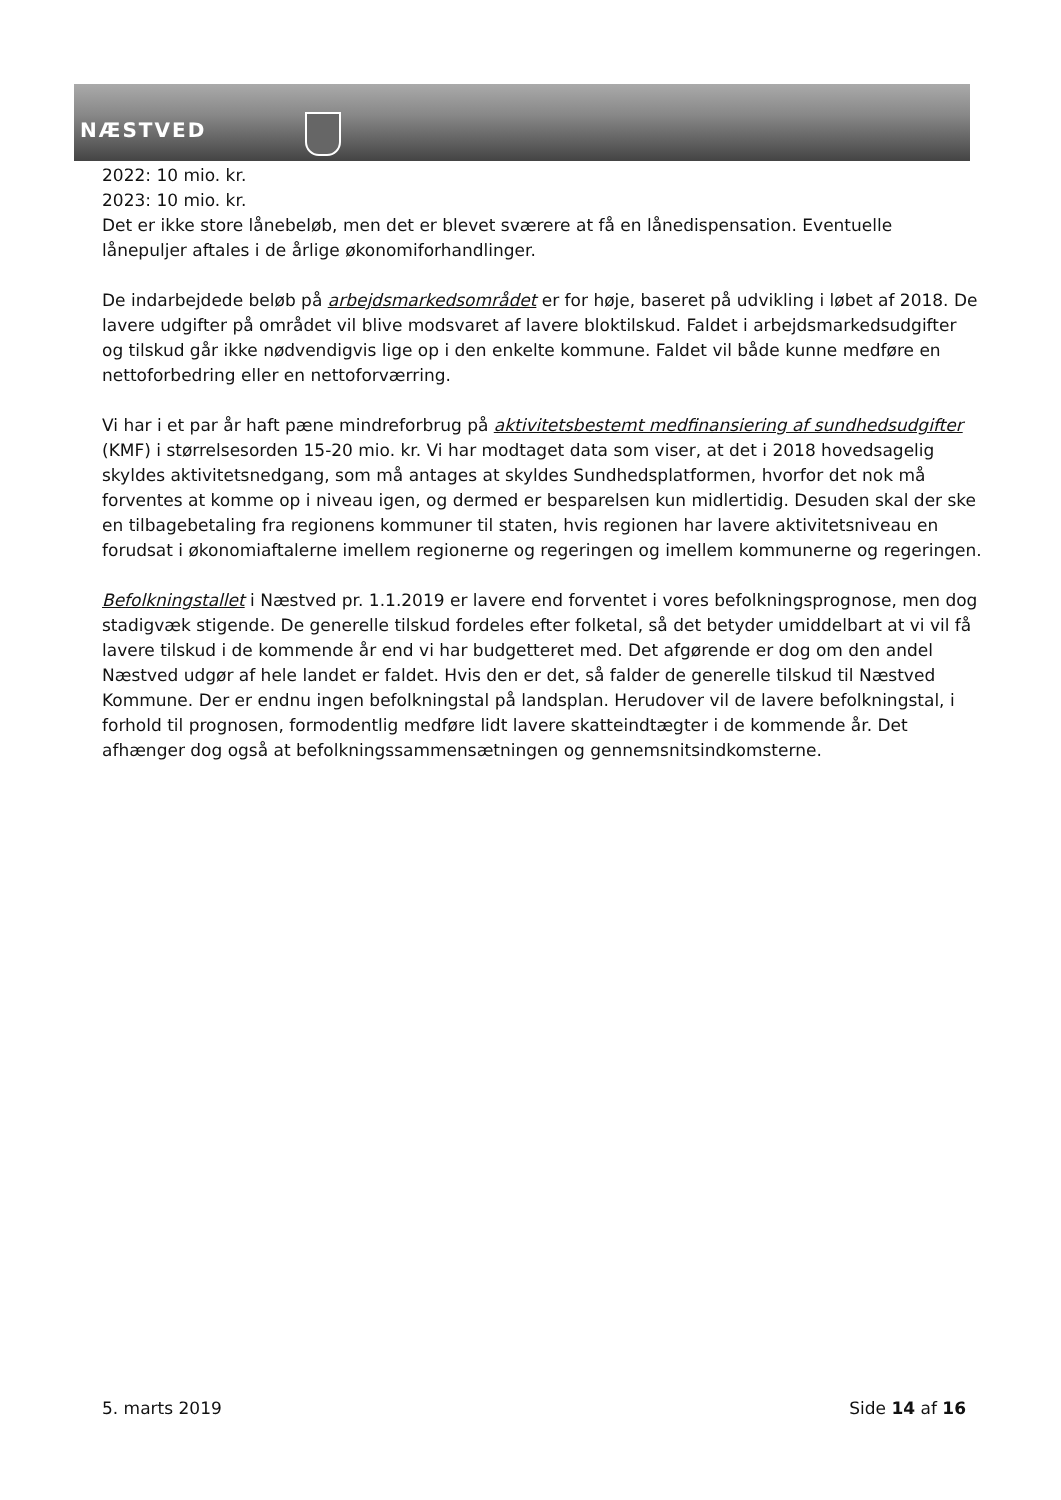NÆSTVED
2022: 10 mio. kr.
2023: 10 mio. kr.
Det er ikke store lånebeløb, men det er blevet sværere at få en lånedispensation. Eventuelle lånepuljer aftales i de årlige økonomiforhandlinger.
De indarbejdede beløb på arbejdsmarkedsområdet er for høje, baseret på udvikling i løbet af 2018. De lavere udgifter på området vil blive modsvaret af lavere bloktilskud. Faldet i arbejdsmarkedsudgifter og tilskud går ikke nødvendigvis lige op i den enkelte kommune. Faldet vil både kunne medføre en nettoforbedring eller en nettoforværring.
Vi har i et par år haft pæne mindreforbrug på aktivitetsbestemt medfinansiering af sundhedsudgifter (KMF) i størrelsesorden 15-20 mio. kr. Vi har modtaget data som viser, at det i 2018 hovedsagelig skyldes aktivitetsnedgang, som må antages at skyldes Sundhedsplatformen, hvorfor det nok må forventes at komme op i niveau igen, og dermed er besparelsen kun midlertidig. Desuden skal der ske en tilbagebetaling fra regionens kommuner til staten, hvis regionen har lavere aktivitetsniveau en forudsat i økonomiaftalerne imellem regionerne og regeringen og imellem kommunerne og regeringen.
Befolkningstallet i Næstved pr. 1.1.2019 er lavere end forventet i vores befolkningsprognose, men dog stadigvæk stigende. De generelle tilskud fordeles efter folketal, så det betyder umiddelbart at vi vil få lavere tilskud i de kommende år end vi har budgetteret med. Det afgørende er dog om den andel Næstved udgør af hele landet er faldet. Hvis den er det, så falder de generelle tilskud til Næstved Kommune. Der er endnu ingen befolkningstal på landsplan. Herudover vil de lavere befolkningstal, i forhold til prognosen, formodentlig medføre lidt lavere skatteindtægter i de kommende år. Det afhænger dog også at befolkningssammensætningen og gennemsnitsindkomsterne.
5. marts 2019 Side 14 af 16